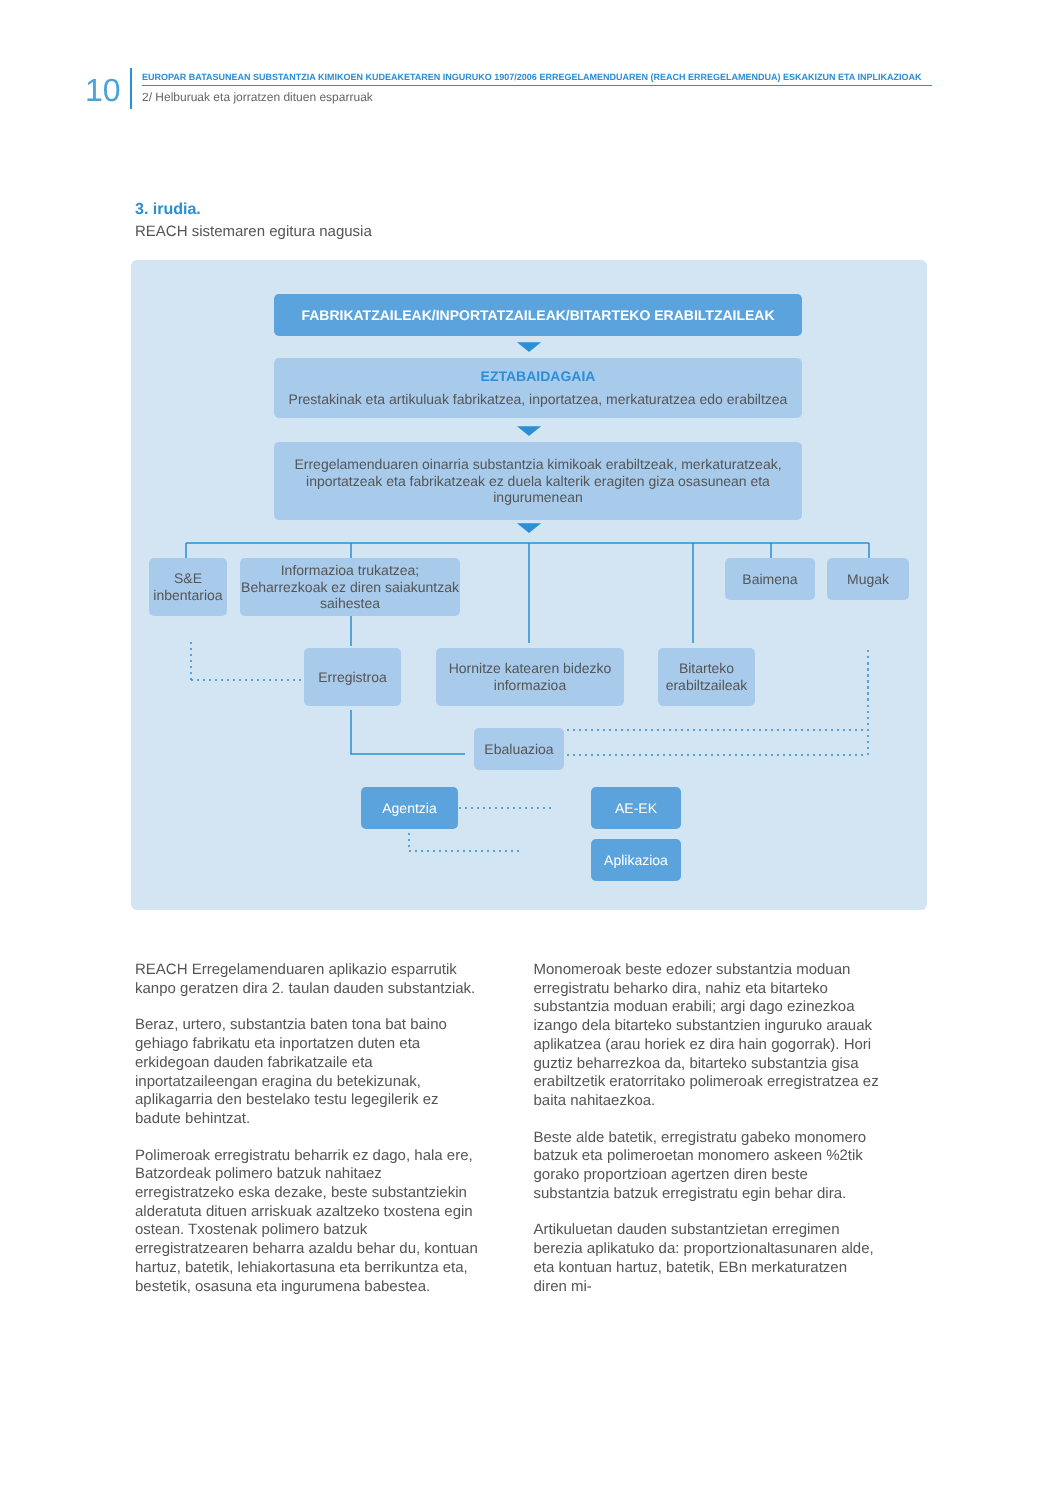10
EUROPAR BATASUNEAN SUBSTANTZIA KIMIKOEN KUDEAKETAREN INGURUKO 1907/2006 ERREGELAMENDUAREN (REACH ERREGELAMENDUA) ESKAKIZUN ETA INPLIKAZIOAK
2/ Helburuak eta jorratzen dituen esparruak
3. irudia.
REACH sistemaren egitura nagusia
FABRIKATZAILEAK/INPORTATZAILEAK/BITARTEKO ERABILTZAILEAK
EZTABAIDAGAIA
Prestakinak eta artikuluak fabrikatzea, inportatzea, merkaturatzea edo erabiltzea
Erregelamenduaren oinarria substantzia kimikoak erabiltzeak, merkaturatzeak, inportatzeak eta fabrikatzeak ez duela kalterik eragiten giza osasunean eta ingurumenean
S&E inbentarioa
Informazioa trukatzea; Beharrezkoak ez diren saiakuntzak saihestea
Baimena Mugak
Erregistroa
Hornitze katearen bidezko informazioa
Bitarteko erabiltzaileak
Ebaluazioa
Agentzia AE-EK
Aplikazioa
REACH Erregelamenduaren aplikazio esparrutik kanpo geratzen dira 2. taulan dauden substantziak.
Beraz, urtero, substantzia baten tona bat baino gehiago fabrikatu eta inportatzen duten eta erkidegoan dauden fabrikatzaile eta inportatzaileengan eragina du betekizunak, aplikagarria den bestelako testu legegilerik ez badute behintzat.
Polimeroak erregistratu beharrik ez dago, hala ere, Batzordeak polimero batzuk nahitaez erregistratzeko eska dezake, beste substantziekin alderatuta dituen arriskuak azaltzeko txostena egin ostean. Txostenak polimero batzuk erregistratzearen beharra azaldu behar du, kontuan hartuz, batetik, lehiakortasuna eta berrikuntza eta, bestetik, osasuna eta ingurumena babestea.
Monomeroak beste edozer substantzia moduan erregistratu beharko dira, nahiz eta bitarteko substantzia moduan erabili; argi dago ezinezkoa izango dela bitarteko substantzien inguruko arauak aplikatzea (arau horiek ez dira hain gogorrak). Hori guztiz beharrezkoa da, bitarteko substantzia gisa erabiltzetik eratorritako polimeroak erregistratzea ez baita nahitaezkoa.
Beste alde batetik, erregistratu gabeko monomero batzuk eta polimeroetan monomero askeen %2tik gorako proportzioan agertzen diren beste substantzia batzuk erregistratu egin behar dira.
Artikuluetan dauden substantzietan erregimen berezia aplikatuko da: proportzionaltasunaren alde, eta kontuan hartuz, batetik, EBn merkaturatzen diren mi-